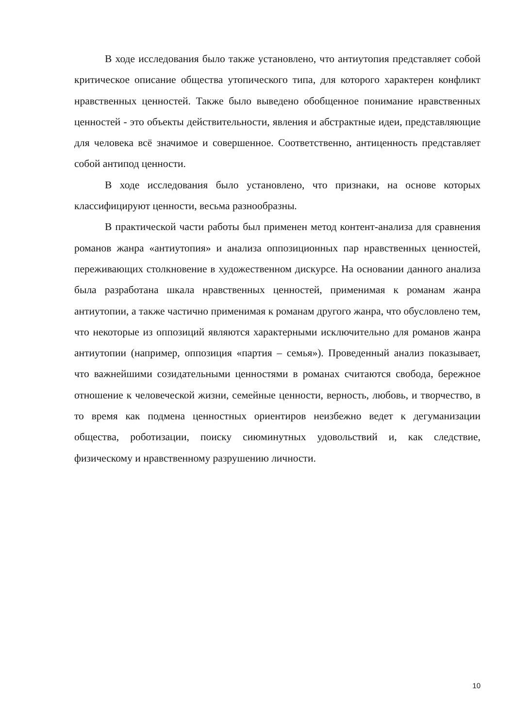В ходе исследования было также установлено, что антиутопия представляет собой критическое описание общества утопического типа, для которого характерен конфликт нравственных ценностей. Также было выведено обобщенное понимание нравственных ценностей - это объекты действительности, явления и абстрактные идеи, представляющие для человека всё значимое и совершенное. Соответственно, антиценность представляет собой антипод ценности.
В ходе исследования было установлено, что признаки, на основе которых классифицируют ценности, весьма разнообразны.
В практической части работы был применен метод контент-анализа для сравнения романов жанра «антиутопия» и анализа оппозиционных пар нравственных ценностей, переживающих столкновение в художественном дискурсе. На основании данного анализа была разработана шкала нравственных ценностей, применимая к романам жанра антиутопии, а также частично применимая к романам другого жанра, что обусловлено тем, что некоторые из оппозиций являются характерными исключительно для романов жанра антиутопии (например, оппозиция «партия – семья»). Проведенный анализ показывает, что важнейшими созидательными ценностями в романах считаются свобода, бережное отношение к человеческой жизни, семейные ценности, верность, любовь, и творчество, в то время как подмена ценностных ориентиров неизбежно ведет к дегуманизации общества, роботизации, поиску сиюминутных удовольствий и, как следствие, физическому и нравственному разрушению личности.
10